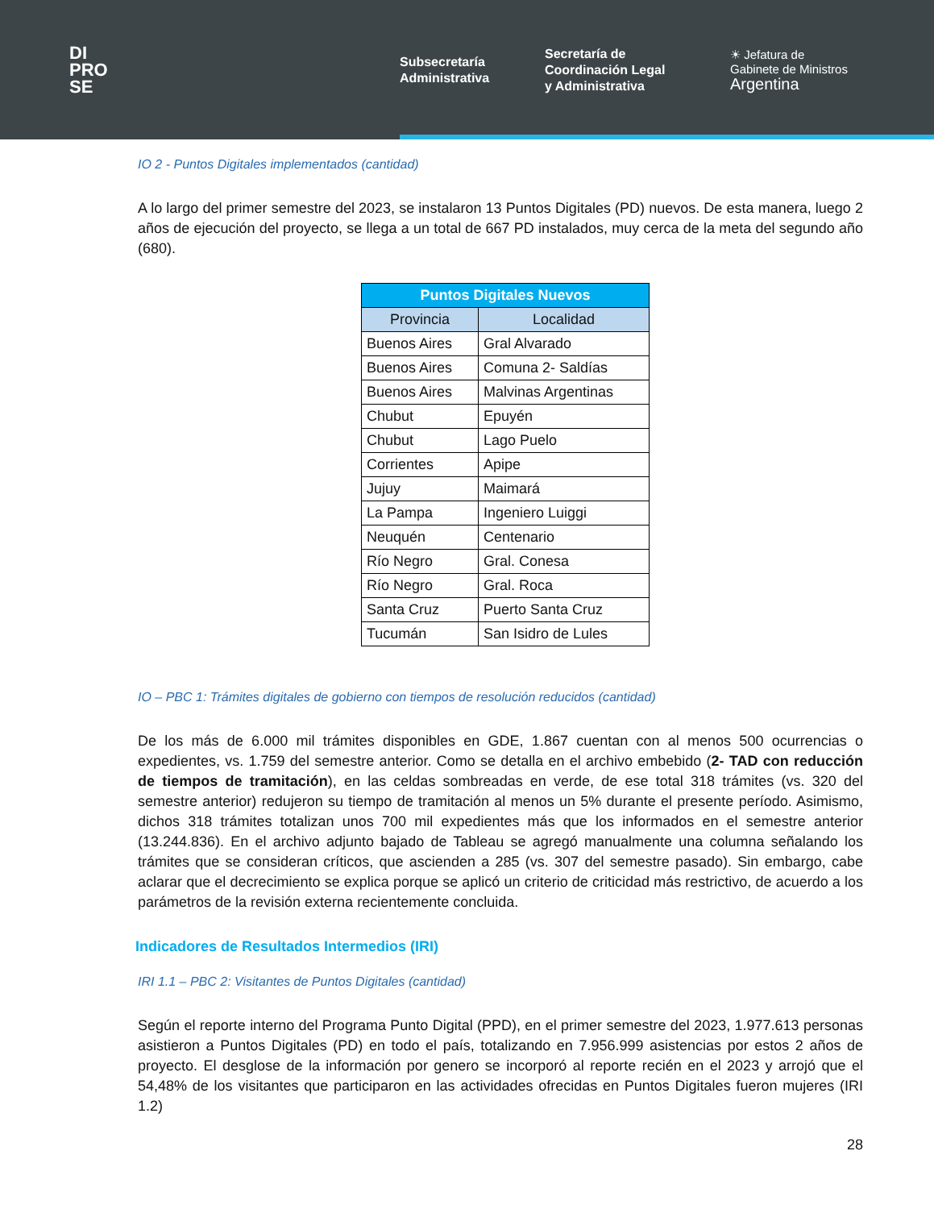DI
PRO
SE
Subsecretaría
Administrativa
Secretaría de
Coordinación Legal
y Administrativa
☀ Jefatura de
Gabinete de Ministros
Argentina
IO 2 - Puntos Digitales implementados (cantidad)
A lo largo del primer semestre del 2023, se instalaron 13 Puntos Digitales (PD) nuevos. De esta manera, luego 2 años de ejecución del proyecto, se llega a un total de 667 PD instalados, muy cerca de la meta del segundo año (680).
| Puntos Digitales Nuevos | |
| --- | --- |
| Provincia | Localidad |
| Buenos Aires | Gral Alvarado |
| Buenos Aires | Comuna 2- Saldías |
| Buenos Aires | Malvinas Argentinas |
| Chubut | Epuyén |
| Chubut | Lago Puelo |
| Corrientes | Apipe |
| Jujuy | Maimará |
| La Pampa | Ingeniero Luiggi |
| Neuquén | Centenario |
| Río Negro | Gral. Conesa |
| Río Negro | Gral. Roca |
| Santa Cruz | Puerto Santa Cruz |
| Tucumán | San Isidro de Lules |
IO – PBC 1: Trámites digitales de gobierno con tiempos de resolución reducidos (cantidad)
De los más de 6.000 mil trámites disponibles en GDE, 1.867 cuentan con al menos 500 ocurrencias o expedientes, vs. 1.759 del semestre anterior. Como se detalla en el archivo embebido (2- TAD con reducción de tiempos de tramitación), en las celdas sombreadas en verde, de ese total 318 trámites (vs. 320 del semestre anterior) redujeron su tiempo de tramitación al menos un 5% durante el presente período. Asimismo, dichos 318 trámites totalizan unos 700 mil expedientes más que los informados en el semestre anterior (13.244.836). En el archivo adjunto bajado de Tableau se agregó manualmente una columna señalando los trámites que se consideran críticos, que ascienden a 285 (vs. 307 del semestre pasado). Sin embargo, cabe aclarar que el decrecimiento se explica porque se aplicó un criterio de criticidad más restrictivo, de acuerdo a los parámetros de la revisión externa recientemente concluida.
Indicadores de Resultados Intermedios (IRI)
IRI 1.1 – PBC 2: Visitantes de Puntos Digitales (cantidad)
Según el reporte interno del Programa Punto Digital (PPD), en el primer semestre del 2023, 1.977.613 personas asistieron a Puntos Digitales (PD) en todo el país, totalizando en 7.956.999 asistencias por estos 2 años de proyecto. El desglose de la información por genero se incorporó al reporte recién en el 2023 y arrojó que el 54,48% de los visitantes que participaron en las actividades ofrecidas en Puntos Digitales fueron mujeres (IRI 1.2)
28